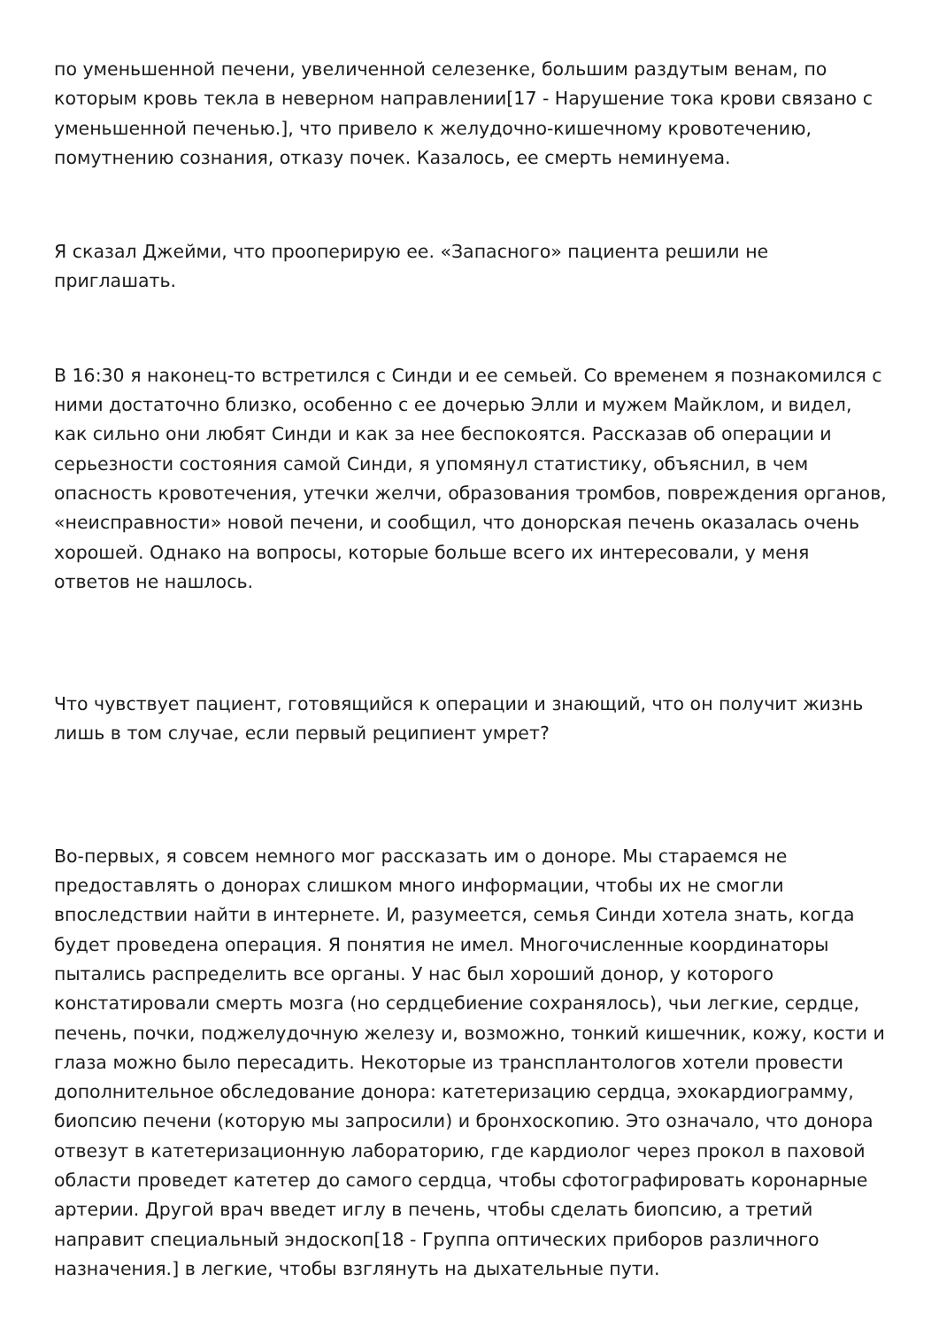по уменьшенной печени, увеличенной селезенке, большим раздутым венам, по которым кровь текла в неверном направлении[17 - Нарушение тока крови связано с уменьшенной печенью.], что привело к желудочно-кишечному кровотечению, помутнению сознания, отказу почек. Казалось, ее смерть неминуема.
Я сказал Джейми, что прооперирую ее. «Запасного» пациента решили не приглашать.
В 16:30 я наконец-то встретился с Синди и ее семьей. Со временем я познакомился с ними достаточно близко, особенно с ее дочерью Элли и мужем Майклом, и видел, как сильно они любят Синди и как за нее беспокоятся. Рассказав об операции и серьезности состояния самой Синди, я упомянул статистику, объяснил, в чем опасность кровотечения, утечки желчи, образования тромбов, повреждения органов, «неисправности» новой печени, и сообщил, что донорская печень оказалась очень хорошей. Однако на вопросы, которые больше всего их интересовали, у меня ответов не нашлось.
Что чувствует пациент, готовящийся к операции и знающий, что он получит жизнь лишь в том случае, если первый реципиент умрет?
Во-первых, я совсем немного мог рассказать им о доноре. Мы стараемся не предоставлять о донорах слишком много информации, чтобы их не смогли впоследствии найти в интернете. И, разумеется, семья Синди хотела знать, когда будет проведена операция. Я понятия не имел. Многочисленные координаторы пытались распределить все органы. У нас был хороший донор, у которого констатировали смерть мозга (но сердцебиение сохранялось), чьи легкие, сердце, печень, почки, поджелудочную железу и, возможно, тонкий кишечник, кожу, кости и глаза можно было пересадить. Некоторые из трансплантологов хотели провести дополнительное обследование донора: катетеризацию сердца, эхокардиограмму, биопсию печени (которую мы запросили) и бронхоскопию. Это означало, что донора отвезут в катетеризационную лабораторию, где кардиолог через прокол в паховой области проведет катетер до самого сердца, чтобы сфотографировать коронарные артерии. Другой врач введет иглу в печень, чтобы сделать биопсию, а третий направит специальный эндоскоп[18 - Группа оптических приборов различного назначения.] в легкие, чтобы взглянуть на дыхательные пути.